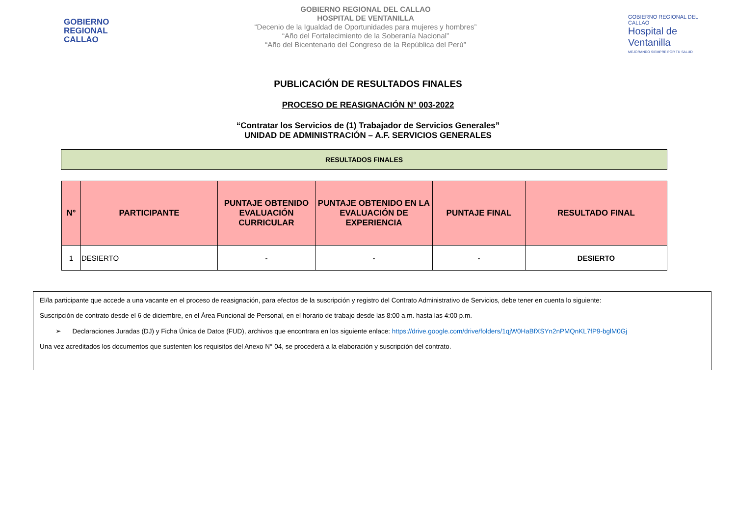GOBIERNO REGIONAL CALLAO
GOBIERNO REGIONAL DEL CALLAO
HOSPITAL DE VENTANILLA
“Decenio de la Igualdad de Oportunidades para mujeres y hombres”
“Año del Fortalecimiento de la Soberanía Nacional”
“Año del Bicentenario del Congreso de la República del Perú”
GOBIERNO REGIONAL DEL CALLAO
Hospital de Ventanilla
MEJORANDO SIEMPRE POR TU SALUD
PUBLICACIÓN DE RESULTADOS FINALES
PROCESO DE REASIGNACIÓN N° 003-2022
“Contratar los Servicios de (1) Trabajador de Servicios Generales”
UNIDAD DE ADMINISTRACIÓN – A.F. SERVICIOS GENERALES
RESULTADOS FINALES
| N° | PARTICIPANTE | PUNTAJE OBTENIDO EVALUACIÓN CURRICULAR | PUNTAJE OBTENIDO EN LA EVALUACIÓN DE EXPERIENCIA | PUNTAJE FINAL | RESULTADO FINAL |
| --- | --- | --- | --- | --- | --- |
| 1 | DESIERTO | - | - | - | DESIERTO |
El/la participante que accede a una vacante en el proceso de reasignación, para efectos de la suscripción y registro del Contrato Administrativo de Servicios, debe tener en cuenta lo siguiente:
Suscripción de contrato desde el 6 de diciembre, en el Área Funcional de Personal, en el horario de trabajo desde las 8:00 a.m. hasta las 4:00 p.m.
➢ Declaraciones Juradas (DJ) y Ficha Única de Datos (FUD), archivos que encontrara en los siguiente enlace: https://drive.google.com/drive/folders/1qjW0HaBfXSYn2nPMQnKL7fP9-bglM0Gj
Una vez acreditados los documentos que sustenten los requisitos del Anexo N° 04, se procederá a la elaboración y suscripción del contrato.